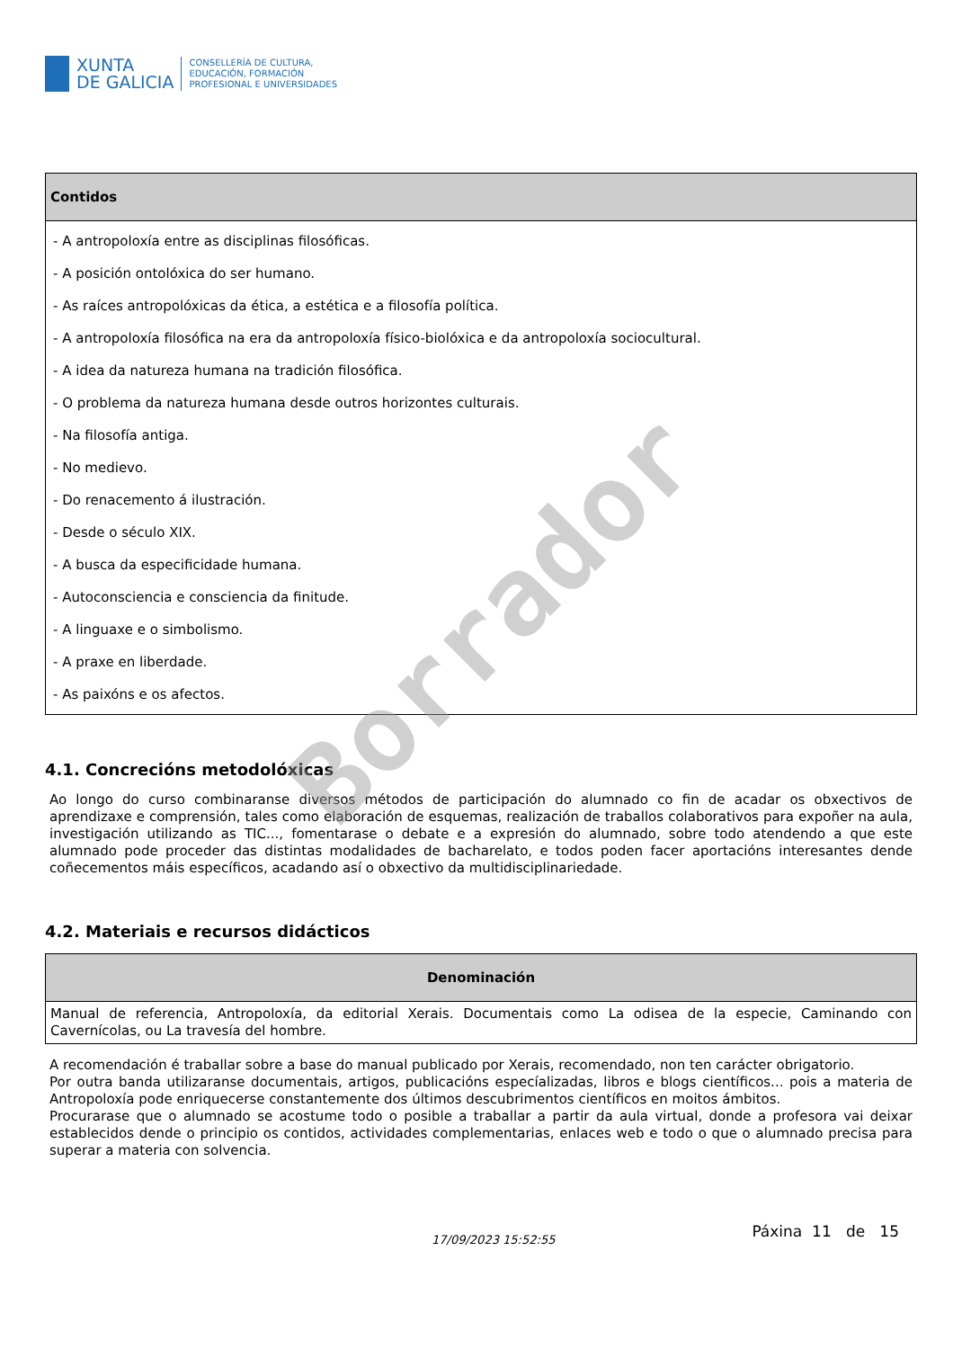XUNTA
DE GALICIA
CONSELLERÍA DE CULTURA,
EDUCACIÓN, FORMACIÓN
PROFESIONAL E UNIVERSIDADES
| Contidos |
| --- |
| - A antropoloxía entre as disciplinas filosóficas. - A posición ontolóxica do ser humano. - As raíces antropolóxicas da ética, a estética e a filosofía política. - A antropoloxía filosófica na era da antropoloxía físico-biolóxica e da antropoloxía sociocultural. - A idea da natureza humana na tradición filosófica. - O problema da natureza humana desde outros horizontes culturais. - Na filosofía antiga. - No medievo. - Do renacemento á ilustración. - Desde o século XIX. - A busca da especificidade humana. - Autoconsciencia e consciencia da finitude. - A linguaxe e o simbolismo. - A praxe en liberdade. - As paixóns e os afectos. |
4.1. Concrecións metodolóxicas
Ao longo do curso combinaranse diversos métodos de participación do alumnado co fin de acadar os obxectivos de aprendizaxe e comprensión, tales como elaboración de esquemas, realización de traballos colaborativos para expoñer na aula, investigación utilizando as TIC..., fomentarase o debate e a expresión do alumnado, sobre todo atendendo a que este alumnado pode proceder das distintas modalidades de bacharelato, e todos poden facer aportacións interesantes dende coñecementos máis específicos, acadando así o obxectivo da multidisciplinariedade.
4.2. Materiais e recursos didácticos
| Denominación |
| --- |
| Manual de referencia, Antropoloxía, da editorial Xerais. Documentais como La odisea de la especie, Caminando con Cavernícolas, ou La travesía del hombre. |
A recomendación é traballar sobre a base do manual publicado por Xerais, recomendado, non ten carácter obrigatorio.
Por outra banda utilizaranse documentais, artigos, publicacións especíalizadas, libros e blogs científicos... pois a materia de Antropoloxía pode enriquecerse constantemente dos últimos descubrimentos científicos en moitos ámbitos.
Procurarase que o alumnado se acostume todo o posible a traballar a partir da aula virtual, donde a profesora vai deixar establecidos dende o principio os contidos, actividades complementarias, enlaces web e todo o que o alumnado precisa para superar a materia con solvencia.
17/09/2023 15:52:55 Páxina 11 de 15
Borrador